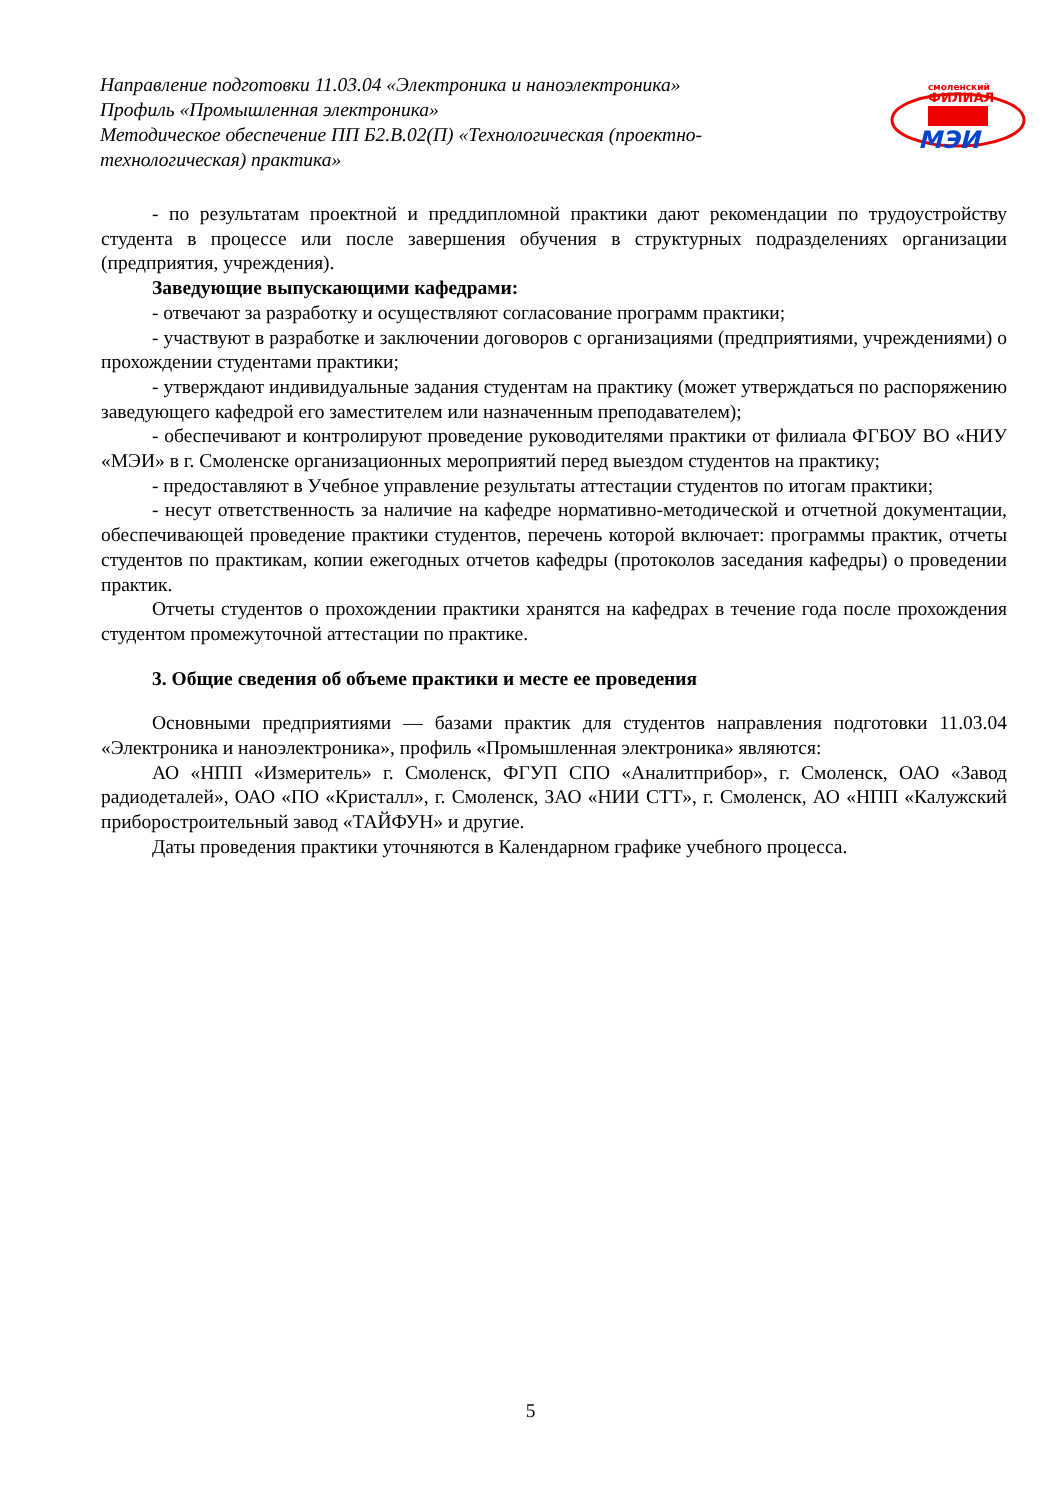Направление подготовки 11.03.04 «Электроника и наноэлектроника»
Профиль «Промышленная электроника»
Методическое обеспечение ПП Б2.В.02(П) «Технологическая (проектно-технологическая) практика»
смоленский
ФИЛИАЛ
МЭИ
- по результатам проектной и преддипломной практики дают рекомендации по трудоустройству студента в процессе или после завершения обучения в структурных подразделениях организации (предприятия, учреждения).
Заведующие выпускающими кафедрами:
- отвечают за разработку и осуществляют согласование программ практики;
- участвуют в разработке и заключении договоров с организациями (предприятиями, учреждениями) о прохождении студентами практики;
- утверждают индивидуальные задания студентам на практику (может утверждаться по распоряжению заведующего кафедрой его заместителем или назначенным преподавателем);
- обеспечивают и контролируют проведение руководителями практики от филиала ФГБОУ ВО «НИУ «МЭИ» в г. Смоленске организационных мероприятий перед выездом студентов на практику;
- предоставляют в Учебное управление результаты аттестации студентов по итогам практики;
- несут ответственность за наличие на кафедре нормативно-методической и отчетной документации, обеспечивающей проведение практики студентов, перечень которой включает: программы практик, отчеты студентов по практикам, копии ежегодных отчетов кафедры (протоколов заседания кафедры) о проведении практик.
Отчеты студентов о прохождении практики хранятся на кафедрах в течение года после прохождения студентом промежуточной аттестации по практике.
3. Общие сведения об объеме практики и месте ее проведения
Основными предприятиями — базами практик для студентов направления подготовки 11.03.04 «Электроника и наноэлектроника», профиль «Промышленная электроника» являются:
АО «НПП «Измеритель» г. Смоленск, ФГУП СПО «Аналитприбор», г. Смоленск, ОАО «Завод радиодеталей», ОАО «ПО «Кристалл», г. Смоленск, ЗАО «НИИ СТТ», г. Смоленск, АО «НПП «Калужский приборостроительный завод «ТАЙФУН» и другие.
Даты проведения практики уточняются в Календарном графике учебного процесса.
5